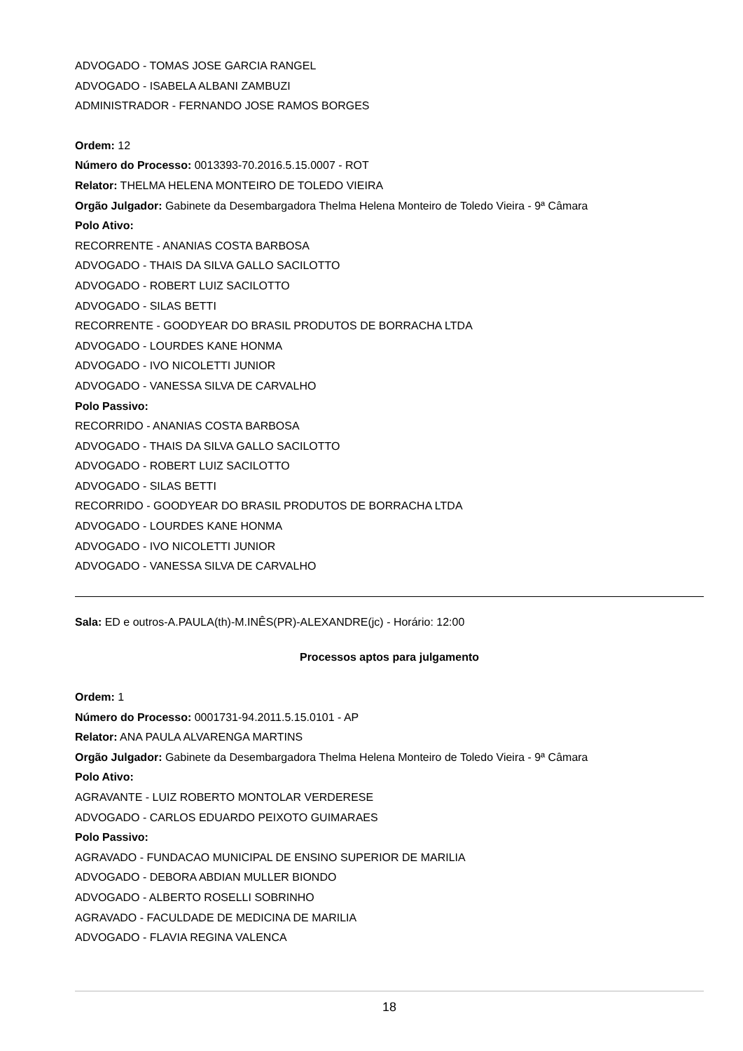ADVOGADO - TOMAS JOSE GARCIA RANGEL
ADVOGADO - ISABELA ALBANI ZAMBUZI
ADMINISTRADOR - FERNANDO JOSE RAMOS BORGES
Ordem: 12
Número do Processo: 0013393-70.2016.5.15.0007 - ROT
Relator: THELMA HELENA MONTEIRO DE TOLEDO VIEIRA
Orgão Julgador: Gabinete da Desembargadora Thelma Helena Monteiro de Toledo Vieira - 9ª Câmara
Polo Ativo:
RECORRENTE - ANANIAS COSTA BARBOSA
ADVOGADO - THAIS DA SILVA GALLO SACILOTTO
ADVOGADO - ROBERT LUIZ SACILOTTO
ADVOGADO - SILAS BETTI
RECORRENTE - GOODYEAR DO BRASIL PRODUTOS DE BORRACHA LTDA
ADVOGADO - LOURDES KANE HONMA
ADVOGADO - IVO NICOLETTI JUNIOR
ADVOGADO - VANESSA SILVA DE CARVALHO
Polo Passivo:
RECORRIDO - ANANIAS COSTA BARBOSA
ADVOGADO - THAIS DA SILVA GALLO SACILOTTO
ADVOGADO - ROBERT LUIZ SACILOTTO
ADVOGADO - SILAS BETTI
RECORRIDO - GOODYEAR DO BRASIL PRODUTOS DE BORRACHA LTDA
ADVOGADO - LOURDES KANE HONMA
ADVOGADO - IVO NICOLETTI JUNIOR
ADVOGADO - VANESSA SILVA DE CARVALHO
Sala: ED e outros-A.PAULA(th)-M.INÊS(PR)-ALEXANDRE(jc) - Horário: 12:00
Processos aptos para julgamento
Ordem: 1
Número do Processo: 0001731-94.2011.5.15.0101 - AP
Relator: ANA PAULA ALVARENGA MARTINS
Orgão Julgador: Gabinete da Desembargadora Thelma Helena Monteiro de Toledo Vieira - 9ª Câmara
Polo Ativo:
AGRAVANTE - LUIZ ROBERTO MONTOLAR VERDERESE
ADVOGADO - CARLOS EDUARDO PEIXOTO GUIMARAES
Polo Passivo:
AGRAVADO - FUNDACAO MUNICIPAL DE ENSINO SUPERIOR DE MARILIA
ADVOGADO - DEBORA ABDIAN MULLER BIONDO
ADVOGADO - ALBERTO ROSELLI SOBRINHO
AGRAVADO - FACULDADE DE MEDICINA DE MARILIA
ADVOGADO - FLAVIA REGINA VALENCA
18